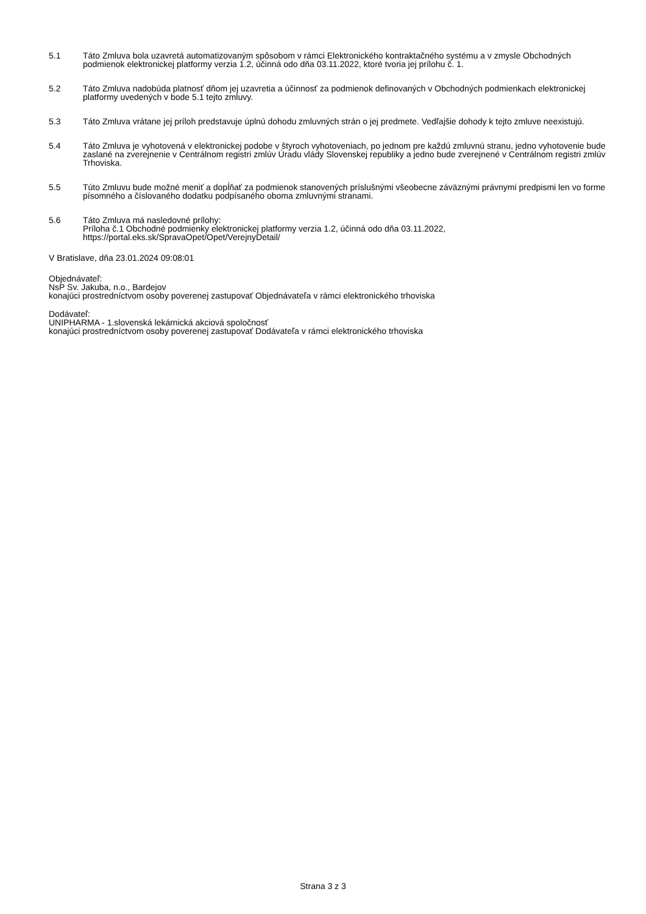5.1 Táto Zmluva bola uzavretá automatizovaným spôsobom v rámci Elektronického kontraktačného systému a v zmysle Obchodných podmienok elektronickej platformy verzia 1.2, účinná odo dňa 03.11.2022, ktoré tvoria jej prílohu č. 1.
5.2 Táto Zmluva nadobúda platnosť dňom jej uzavretia a účinnosť za podmienok definovaných v Obchodných podmienkach elektronickej platformy uvedených v bode 5.1 tejto zmluvy.
5.3 Táto Zmluva vrátane jej príloh predstavuje úplnú dohodu zmluvných strán o jej predmete. Vedľajšie dohody k tejto zmluve neexistujú.
5.4 Táto Zmluva je vyhotovená v elektronickej podobe v štyroch vyhotoveniach, po jednom pre každú zmluvnú stranu, jedno vyhotovenie bude zaslané na zverejnenie v Centrálnom registri zmlúv Úradu vlády Slovenskej republiky a jedno bude zverejnené v Centrálnom registri zmlúv Trhoviska.
5.5 Túto Zmluvu bude možné meniť a dopĺňať za podmienok stanovených príslušnými všeobecne záväznými právnymi predpismi len vo forme písomného a číslovaného dodatku podpísaného oboma zmluvnými stranami.
5.6 Táto Zmluva má nasledovné prílohy:
Príloha č.1 Obchodné podmienky elektronickej platformy verzia 1.2, účinná odo dňa 03.11.2022, https://portal.eks.sk/SpravaOpet/Opet/VerejnyDetail/
V Bratislave, dňa 23.01.2024 09:08:01
Objednávateľ:
NsP Sv. Jakuba, n.o., Bardejov
konajúci prostredníctvom osoby poverenej zastupovať Objednávateľa v rámci elektronického trhoviska
Dodávateľ:
UNIPHARMA - 1.slovenská lekárnická akciová spoločnosť
konajúci prostredníctvom osoby poverenej zastupovať Dodávateľa v rámci elektronického trhoviska
Strana 3 z 3